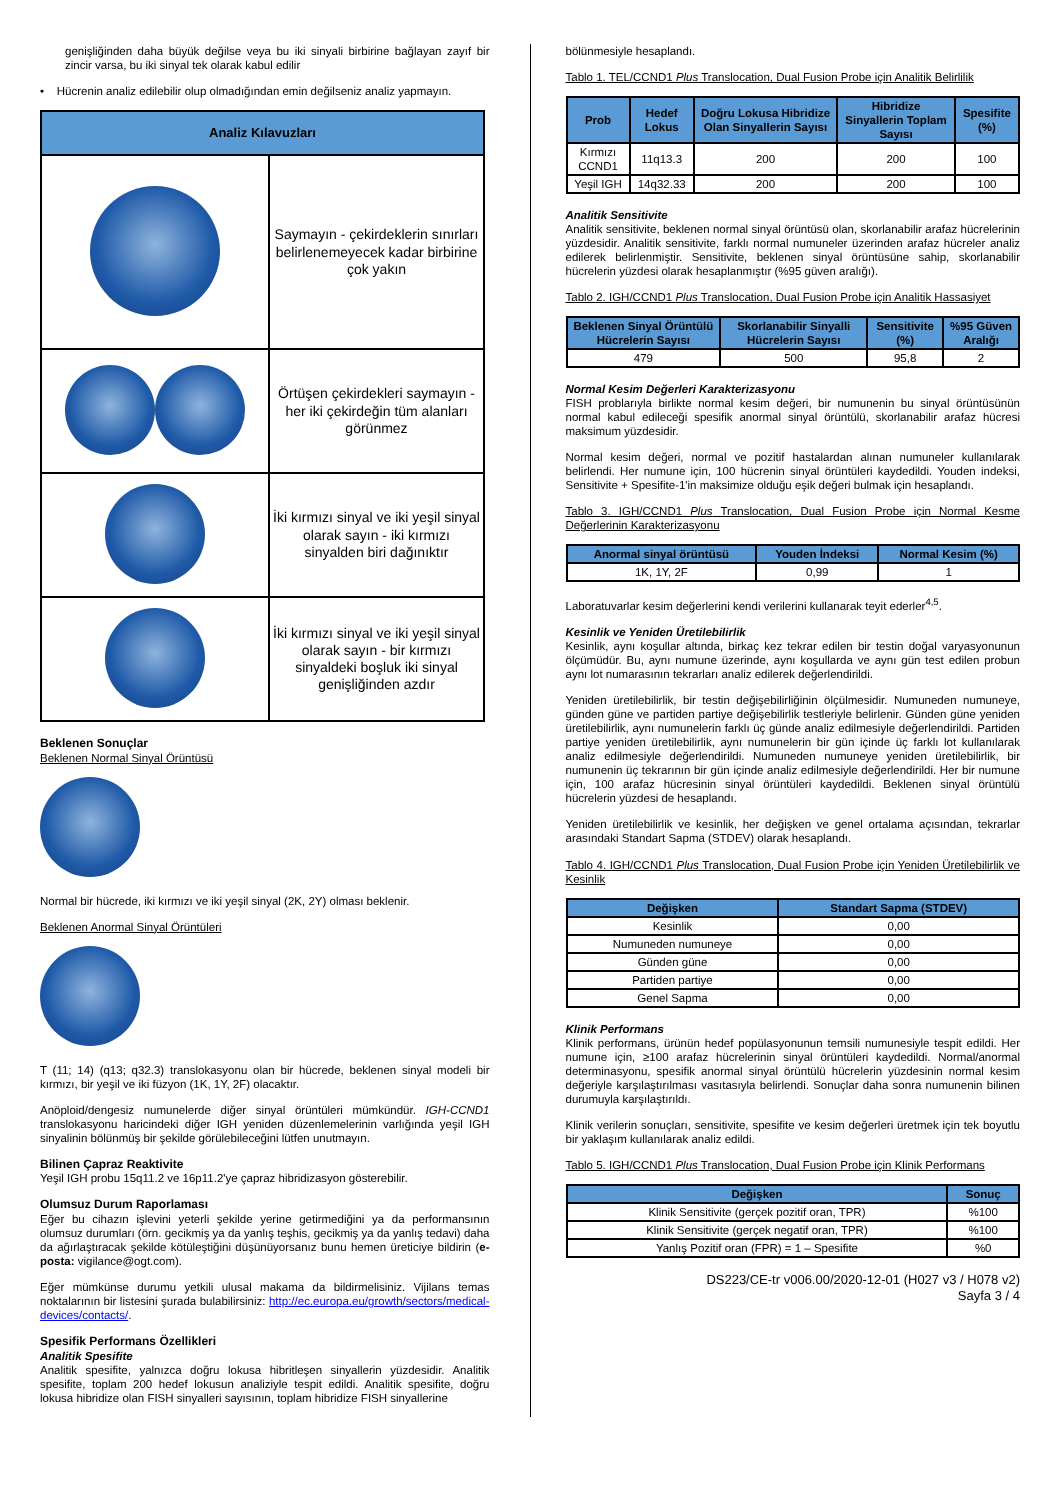genişliğinden daha büyük değilse veya bu iki sinyali birbirine bağlayan zayıf bir zincir varsa, bu iki sinyal tek olarak kabul edilir
• Hücrenin analiz edilebilir olup olmadığından emin değilseniz analiz yapmayın.
| Analiz Kılavuzları | |
| --- | --- |
| | Saymayın - çekirdeklerin sınırları belirlenemeyecek kadar birbirine çok yakın |
| | Örtüşen çekirdekleri saymayın - her iki çekirdeğin tüm alanları görünmez |
| | İki kırmızı sinyal ve iki yeşil sinyal olarak sayın - iki kırmızı sinyalden biri dağınıktır |
| | İki kırmızı sinyal ve iki yeşil sinyal olarak sayın - bir kırmızı sinyaldeki boşluk iki sinyal genişliğinden azdır |
Beklenen Sonuçlar
Beklenen Normal Sinyal Örüntüsü
Normal bir hücrede, iki kırmızı ve iki yeşil sinyal (2K, 2Y) olması beklenir.
Beklenen Anormal Sinyal Örüntüleri
T (11; 14) (q13; q32.3) translokasyonu olan bir hücrede, beklenen sinyal modeli bir kırmızı, bir yeşil ve iki füzyon (1K, 1Y, 2F) olacaktır.
Anöploid/dengesiz numunelerde diğer sinyal örüntüleri mümkündür. IGH-CCND1 translokasyonu haricindeki diğer IGH yeniden düzenlemelerinin varlığında yeşil IGH sinyalinin bölünmüş bir şekilde görülebileceğini lütfen unutmayın.
Bilinen Çapraz Reaktivite
Yeşil IGH probu 15q11.2 ve 16p11.2'ye çapraz hibridizasyon gösterebilir.
Olumsuz Durum Raporlaması
Eğer bu cihazın işlevini yeterli şekilde yerine getirmediğini ya da performansının olumsuz durumları (örn. gecikmiş ya da yanlış teşhis, gecikmiş ya da yanlış tedavi) daha da ağırlaştıracak şekilde kötüleştiğini düşünüyorsanız bunu hemen üreticiye bildirin (e-posta: vigilance@ogt.com).
Eğer mümkünse durumu yetkili ulusal makama da bildirmelisiniz. Vijilans temas noktalarının bir listesini şurada bulabilirsiniz: http://ec.europa.eu/growth/sectors/medical-devices/contacts/.
Spesifik Performans Özellikleri
Analitik Spesifite
Analitik spesifite, yalnızca doğru lokusa hibritleşen sinyallerin yüzdesidir. Analitik spesifite, toplam 200 hedef lokusun analiziyle tespit edildi. Analitik spesifite, doğru lokusa hibridize olan FISH sinyalleri sayısının, toplam hibridize FISH sinyallerine
bölünmesiyle hesaplandı.
Tablo 1. TEL/CCND1 Plus Translocation, Dual Fusion Probe için Analitik Belirlilik
| Prob | Hedef Lokus | Doğru Lokusa Hibridize Olan Sinyallerin Sayısı | Hibridize Sinyallerin Toplam Sayısı | Spesifite (%) |
| --- | --- | --- | --- | --- |
| Kırmızı CCND1 | 11q13.3 | 200 | 200 | 100 |
| Yeşil IGH | 14q32.33 | 200 | 200 | 100 |
Analitik Sensitivite
Analitik sensitivite, beklenen normal sinyal örüntüsü olan, skorlanabilir arafaz hücrelerinin yüzdesidir. Analitik sensitivite, farklı normal numuneler üzerinden arafaz hücreler analiz edilerek belirlenmiştir. Sensitivite, beklenen sinyal örüntüsüne sahip, skorlanabilir hücrelerin yüzdesi olarak hesaplanmıştır (%95 güven aralığı).
Tablo 2. IGH/CCND1 Plus Translocation, Dual Fusion Probe için Analitik Hassasiyet
| Beklenen Sinyal Örüntülü Hücrelerin Sayısı | Skorlanabilir Sinyalli Hücrelerin Sayısı | Sensitivite (%) | %95 Güven Aralığı |
| --- | --- | --- | --- |
| 479 | 500 | 95,8 | 2 |
Normal Kesim Değerleri Karakterizasyonu
FISH problarıyla birlikte normal kesim değeri, bir numunenin bu sinyal örüntüsünün normal kabul edileceği spesifik anormal sinyal örüntülü, skorlanabilir arafaz hücresi maksimum yüzdesidir.
Normal kesim değeri, normal ve pozitif hastalardan alınan numuneler kullanılarak belirlendi. Her numune için, 100 hücrenin sinyal örüntüleri kaydedildi. Youden indeksi, Sensitivite + Spesifite-1'in maksimize olduğu eşik değeri bulmak için hesaplandı.
Tablo 3. IGH/CCND1 Plus Translocation, Dual Fusion Probe için Normal Kesme Değerlerinin Karakterizasyonu
| Anormal sinyal örüntüsü | Youden İndeksi | Normal Kesim (%) |
| --- | --- | --- |
| 1K, 1Y, 2F | 0,99 | 1 |
Laboratuvarlar kesim değerlerini kendi verilerini kullanarak teyit ederler<sup>4,5</sup>.
Kesinlik ve Yeniden Üretilebilirlik
Kesinlik, aynı koşullar altında, birkaç kez tekrar edilen bir testin doğal varyasyonunun ölçümüdür. Bu, aynı numune üzerinde, aynı koşullarda ve aynı gün test edilen probun aynı lot numarasının tekrarları analiz edilerek değerlendirildi.
Yeniden üretilebilirlik, bir testin değişebilirliğinin ölçülmesidir. Numuneden numuneye, günden güne ve partiden partiye değişebilirlik testleriyle belirlenir. Günden güne yeniden üretilebilirlik, aynı numunelerin farklı üç günde analiz edilmesiyle değerlendirildi. Partiden partiye yeniden üretilebilirlik, aynı numunelerin bir gün içinde üç farklı lot kullanılarak analiz edilmesiyle değerlendirildi. Numuneden numuneye yeniden üretilebilirlik, bir numunenin üç tekrarının bir gün içinde analiz edilmesiyle değerlendirildi. Her bir numune için, 100 arafaz hücresinin sinyal örüntüleri kaydedildi. Beklenen sinyal örüntülü hücrelerin yüzdesi de hesaplandı.
Yeniden üretilebilirlik ve kesinlik, her değişken ve genel ortalama açısından, tekrarlar arasındaki Standart Sapma (STDEV) olarak hesaplandı.
Tablo 4. IGH/CCND1 Plus Translocation, Dual Fusion Probe için Yeniden Üretilebilirlik ve Kesinlik
| Değişken | Standart Sapma (STDEV) |
| --- | --- |
| Kesinlik | 0,00 |
| Numuneden numuneye | 0,00 |
| Günden güne | 0,00 |
| Partiden partiye | 0,00 |
| Genel Sapma | 0,00 |
Klinik Performans
Klinik performans, ürünün hedef popülasyonunun temsili numunesiyle tespit edildi. Her numune için, ≥100 arafaz hücrelerinin sinyal örüntüleri kaydedildi. Normal/anormal determinasyonu, spesifik anormal sinyal örüntülü hücrelerin yüzdesinin normal kesim değeriyle karşılaştırılması vasıtasıyla belirlendi. Sonuçlar daha sonra numunenin bilinen durumuyla karşılaştırıldı.
Klinik verilerin sonuçları, sensitivite, spesifite ve kesim değerleri üretmek için tek boyutlu bir yaklaşım kullanılarak analiz edildi.
Tablo 5. IGH/CCND1 Plus Translocation, Dual Fusion Probe için Klinik Performans
| Değişken | Sonuç |
| --- | --- |
| Klinik Sensitivite (gerçek pozitif oran, TPR) | %100 |
| Klinik Sensitivite (gerçek negatif oran, TPR) | %100 |
| Yanlış Pozitif oran (FPR) = 1 – Spesifite | %0 |
DS223/CE-tr v006.00/2020-12-01 (H027 v3 / H078 v2)
Sayfa 3 / 4